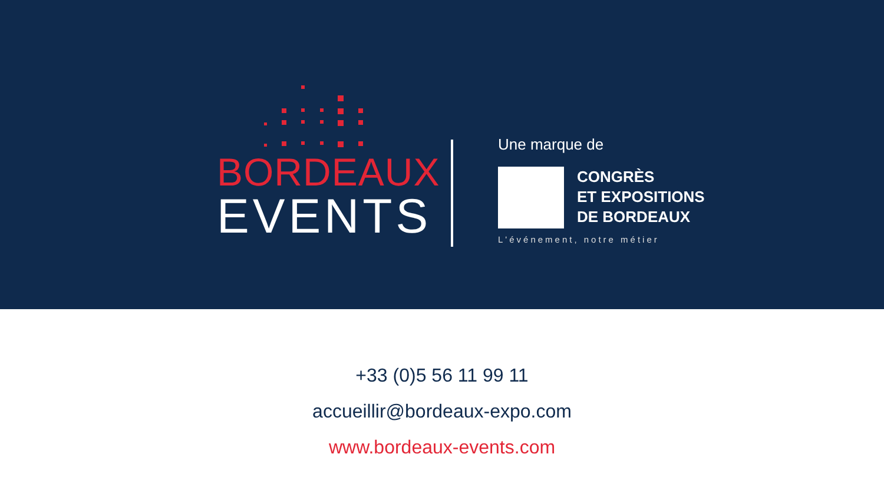BORDEAUX
EVENTS
Une marque de
CONGRÈS
ET EXPOSITIONS
DE BORDEAUX
L'événement, notre métier
+33 (0)5 56 11 99 11
accueillir@bordeaux-expo.com
www.bordeaux-events.com